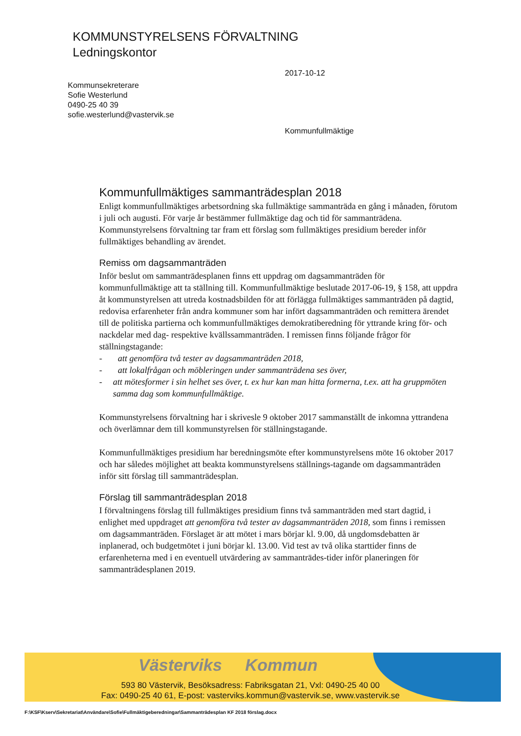KOMMUNSTYRELSENS FÖRVALTNING
Ledningskontor
2017-10-12
Kommunsekreterare
Sofie Westerlund
0490-25 40 39
sofie.westerlund@vastervik.se
Kommunfullmäktige
Kommunfullmäktiges sammanträdesplan 2018
Enligt kommunfullmäktiges arbetsordning ska fullmäktige sammanträda en gång i månaden, förutom i juli och augusti. För varje år bestämmer fullmäktige dag och tid för sammanträdena. Kommunstyrelsens förvaltning tar fram ett förslag som fullmäktiges presidium bereder inför fullmäktiges behandling av ärendet.
Remiss om dagsammanträden
Inför beslut om sammanträdesplanen finns ett uppdrag om dagsammanträden för kommunfullmäktige att ta ställning till. Kommunfullmäktige beslutade 2017-06-19, § 158, att uppdra åt kommunstyrelsen att utreda kostnadsbilden för att förlägga fullmäktiges sammanträden på dagtid, redovisa erfarenheter från andra kommuner som har infört dagsammanträden och remittera ärendet till de politiska partierna och kommunfullmäktiges demokratiberedning för yttrande kring för- och nackdelar med dag- respektive kvällssammanträden. I remissen finns följande frågor för ställningstagande:
- att genomföra två tester av dagsammanträden 2018,
- att lokalfrågan och möbleringen under sammanträdena ses över,
- att mötesformer i sin helhet ses över, t. ex hur kan man hitta formerna, t.ex. att ha gruppmöten samma dag som kommunfullmäktige.
Kommunstyrelsens förvaltning har i skrivesle 9 oktober 2017 sammanställt de inkomna yttrandena och överlämnar dem till kommunstyrelsen för ställningstagande.
Kommunfullmäktiges presidium har beredningsmöte efter kommunstyrelsens möte 16 oktober 2017 och har således möjlighet att beakta kommunstyrelsens ställnings-tagande om dagsammanträden inför sitt förslag till sammanträdesplan.
Förslag till sammanträdesplan 2018
I förvaltningens förslag till fullmäktiges presidium finns två sammanträden med start dagtid, i enlighet med uppdraget att genomföra två tester av dagsammanträden 2018, som finns i remissen om dagsammanträden. Förslaget är att mötet i mars börjar kl. 9.00, då ungdomsdebatten är inplanerad, och budgetmötet i juni börjar kl. 13.00. Vid test av två olika starttider finns de erfarenheterna med i en eventuell utvärdering av sammanträdes-tider inför planeringen för sammanträdesplanen 2019.
Västerviks Kommun
593 80 Västervik, Besöksadress: Fabriksgatan 21, Vxl: 0490-25 40 00
Fax: 0490-25 40 61, E-post: vasterviks.kommun@vastervik.se, www.vastervik.se
F:\KSF\Kserv\Sekretariat\Användare\Sofie\Fullmäktigeberedningar\Sammanträdesplan KF 2018 förslag.docx